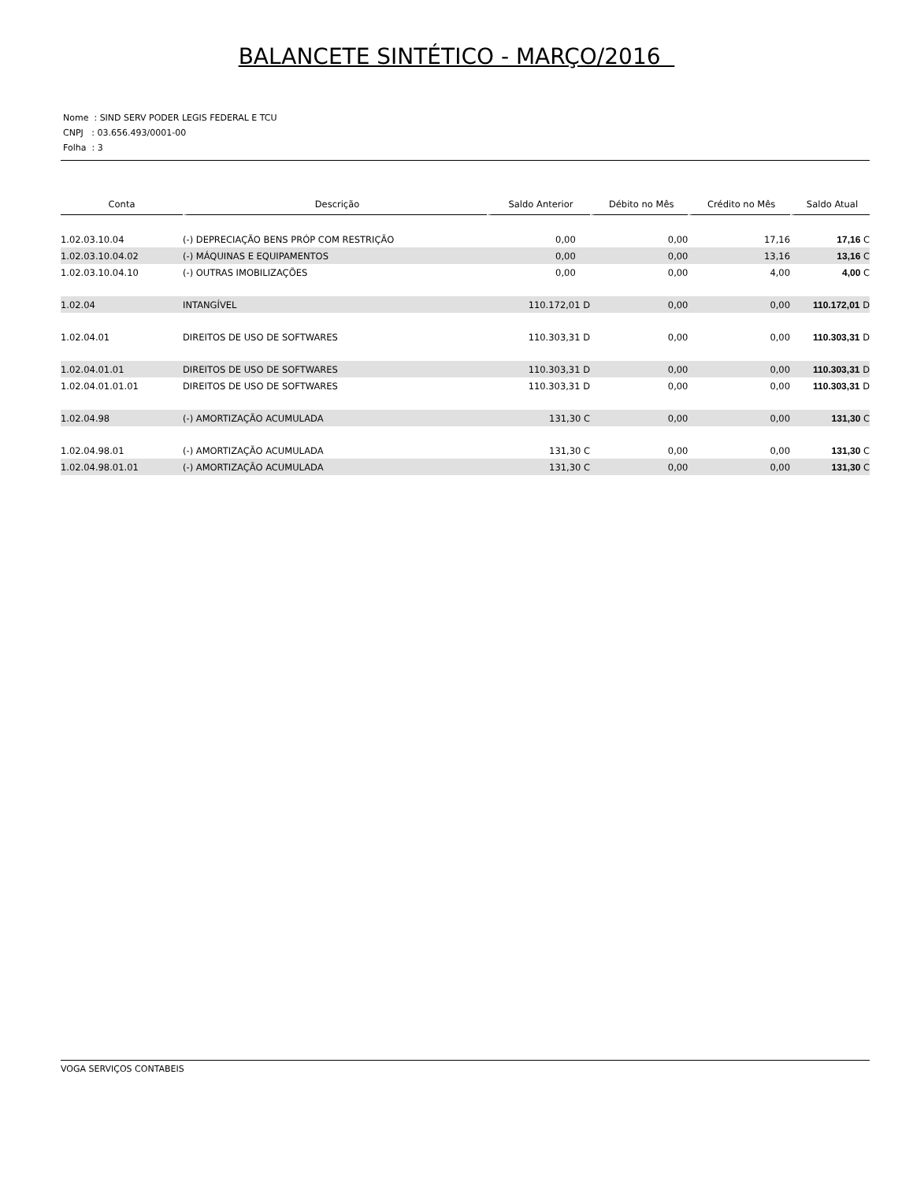BALANCETE SINTÉTICO - MARÇO/2016
Nome : SIND SERV PODER LEGIS FEDERAL E TCU
CNPJ : 03.656.493/0001-00
Folha : 3
| Conta | Descrição | Saldo Anterior | Débito no Mês | Crédito no Mês | Saldo Atual |
| --- | --- | --- | --- | --- | --- |
| 1.02.03.10.04 | (-) DEPRECIAÇÃO BENS PRÓP COM RESTRIÇÃO | 0,00 | 0,00 | 17,16 | 17,16 C |
| 1.02.03.10.04.02 | (-) MÁQUINAS E EQUIPAMENTOS | 0,00 | 0,00 | 13,16 | 13,16 C |
| 1.02.03.10.04.10 | (-) OUTRAS IMOBILIZAÇÕES | 0,00 | 0,00 | 4,00 | 4,00 C |
| 1.02.04 | INTANGÍVEL | 110.172,01 D | 0,00 | 0,00 | 110.172,01 D |
| 1.02.04.01 | DIREITOS DE USO DE SOFTWARES | 110.303,31 D | 0,00 | 0,00 | 110.303,31 D |
| 1.02.04.01.01 | DIREITOS DE USO DE SOFTWARES | 110.303,31 D | 0,00 | 0,00 | 110.303,31 D |
| 1.02.04.01.01.01 | DIREITOS DE USO DE SOFTWARES | 110.303,31 D | 0,00 | 0,00 | 110.303,31 D |
| 1.02.04.98 | (-) AMORTIZAÇÃO ACUMULADA | 131,30 C | 0,00 | 0,00 | 131,30 C |
| 1.02.04.98.01 | (-) AMORTIZAÇÃO ACUMULADA | 131,30 C | 0,00 | 0,00 | 131,30 C |
| 1.02.04.98.01.01 | (-) AMORTIZAÇÃO ACUMULADA | 131,30 C | 0,00 | 0,00 | 131,30 C |
VOGA SERVIÇOS CONTABEIS